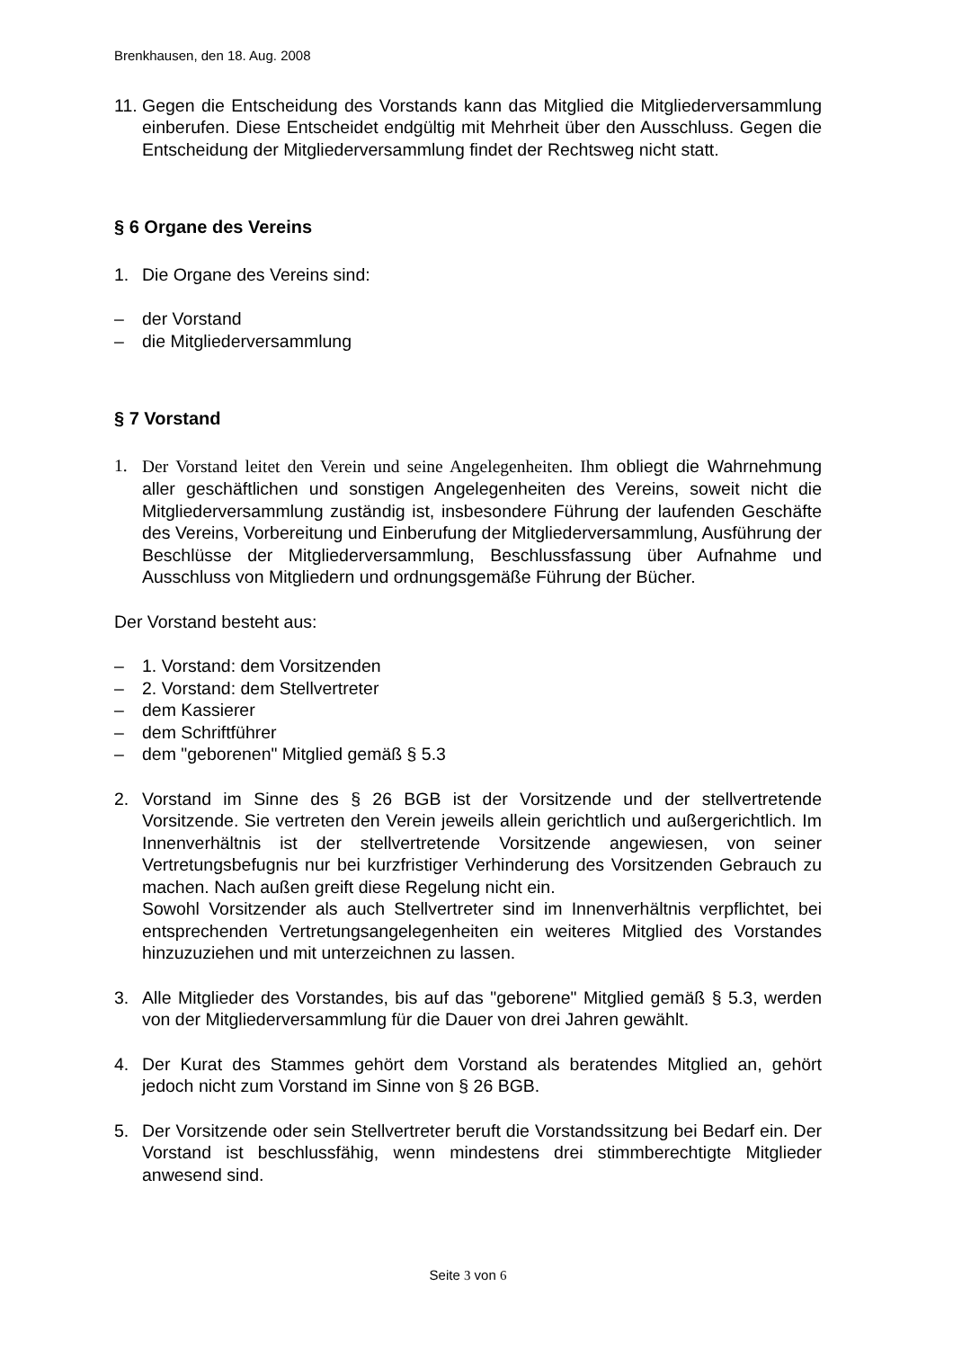Brenkhausen, den 18. Aug. 2008
11.
Gegen die Entscheidung des Vorstands kann das Mitglied die Mitgliederversammlung einberufen. Diese Entscheidet endgültig mit Mehrheit über den Ausschluss. Gegen die Entscheidung der Mitgliederversammlung findet der Rechtsweg nicht statt.
§ 6 Organe des Vereins
1. Die Organe des Vereins sind:
– der Vorstand
– die Mitgliederversammlung
§ 7 Vorstand
1. Der Vorstand leitet den Verein und seine Angelegenheiten. Ihm obliegt die Wahrnehmung aller geschäftlichen und sonstigen Angelegenheiten des Vereins, soweit nicht die Mitgliederversammlung zuständig ist, insbesondere Führung der laufenden Geschäfte des Vereins, Vorbereitung und Einberufung der Mitgliederversammlung, Ausführung der Beschlüsse der Mitgliederversammlung, Beschlussfassung über Aufnahme und Ausschluss von Mitgliedern und ordnungsgemäße Führung der Bücher.
Der Vorstand besteht aus:
– 1. Vorstand: dem Vorsitzenden
– 2. Vorstand: dem Stellvertreter
– dem Kassierer
– dem Schriftführer
– dem "geborenen" Mitglied gemäß § 5.3
2. Vorstand im Sinne des § 26 BGB ist der Vorsitzende und der stellvertretende Vorsitzende. Sie vertreten den Verein jeweils allein gerichtlich und außergerichtlich. Im Innenverhältnis ist der stellvertretende Vorsitzende angewiesen, von seiner Vertretungsbefugnis nur bei kurzfristiger Verhinderung des Vorsitzenden Gebrauch zu machen. Nach außen greift diese Regelung nicht ein.
Sowohl Vorsitzender als auch Stellvertreter sind im Innenverhältnis verpflichtet, bei entsprechenden Vertretungsangelegenheiten ein weiteres Mitglied des Vorstandes hinzuzuziehen und mit unterzeichnen zu lassen.
3. Alle Mitglieder des Vorstandes, bis auf das "geborene" Mitglied gemäß § 5.3, werden von der Mitgliederversammlung für die Dauer von drei Jahren gewählt.
4. Der Kurat des Stammes gehört dem Vorstand als beratendes Mitglied an, gehört jedoch nicht zum Vorstand im Sinne von § 26 BGB.
5. Der Vorsitzende oder sein Stellvertreter beruft die Vorstandssitzung bei Bedarf ein. Der Vorstand ist beschlussfähig, wenn mindestens drei stimmberechtigte Mitglieder anwesend sind.
Seite 3 von 6